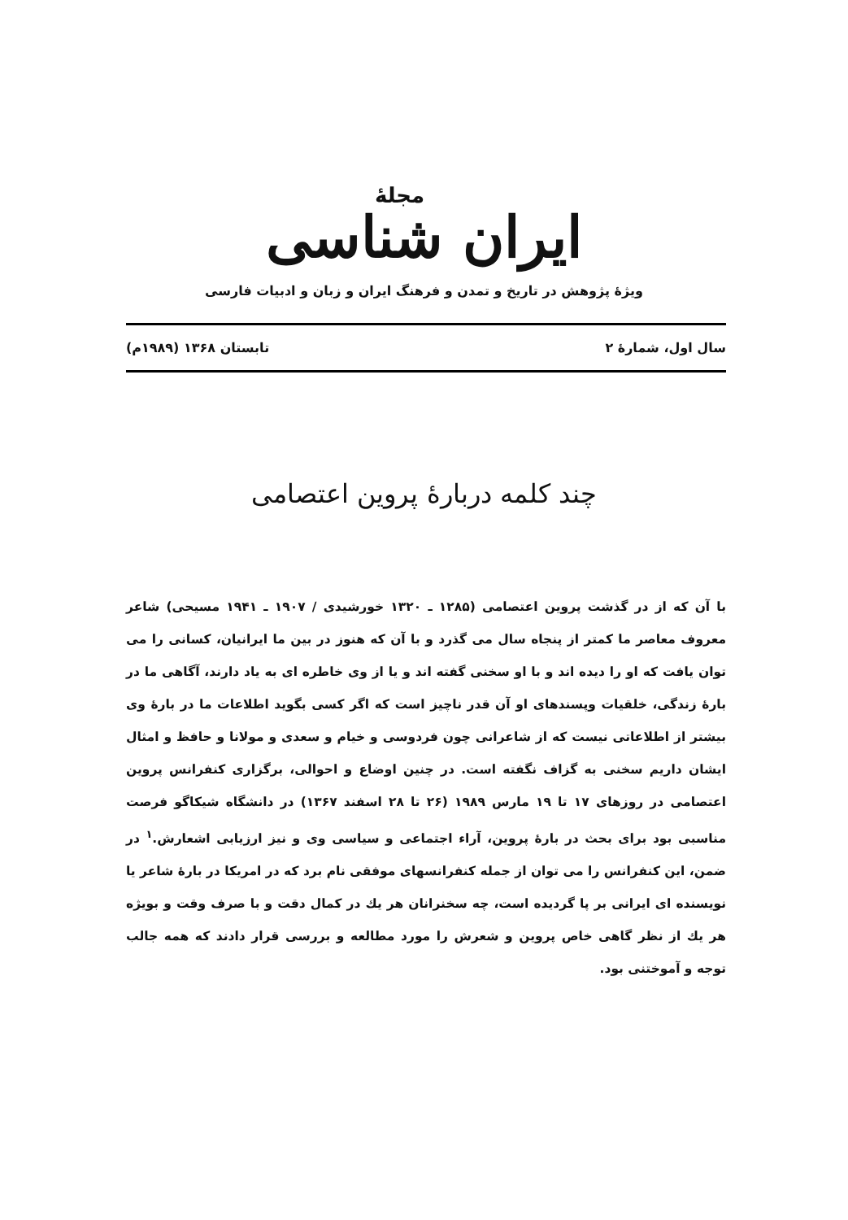مجلهٔ
ایران شناسی
ویژهٔ پژوهش در تاریخ و تمدن و فرهنگ ایران و زبان و ادبیات فارسی
سال اول، شمارهٔ ۲ تابستان ۱۳۶۸ (۱۹۸۹م)
چند کلمه دربارهٔ پروین اعتصامی
با آن که از در گذشت پروین اعتصامی (۱۲۸۵ ـ ۱۳۲۰ خورشیدی / ۱۹۰۷ ـ ۱۹۴۱ مسیحی) شاعر معروف معاصر ما کمتر از پنجاه سال می گذرد و با آن که هنوز در بین ما ایرانیان، کسانی را می توان یافت که او را دیده اند و با او سخنی گفته اند و یا از وی خاطره ای به یاد دارند، آگاهی ما در بارهٔ زندگی، خلقیات وپسندهای او آن قدر ناچیز است که اگر کسی بگوید اطلاعات ما در بارهٔ وی بیشتر از اطلاعاتی نیست که از شاعرانی چون فردوسی و خیام و سعدی و مولانا و حافظ و امثال ایشان داریم سخنی به گزاف نگفته است. در چنین اوضاع و احوالی، برگزاری کنفرانس پروین اعتصامی در روزهای ۱۷ تا ۱۹ مارس ۱۹۸۹ (۲۶ تا ۲۸ اسفند ۱۳۶۷) در دانشگاه شیکاگو فرصت مناسبی بود برای بحث در بارهٔ پروین، آراء اجتماعی و سیاسی وی و نیز ارزیابی اشعارش.<sup>۱</sup> در ضمن، این کنفرانس را می توان از جمله کنفرانسهای موفقی نام برد که در امریکا در بارهٔ شاعر یا نویسنده ای ایرانی بر پا گردیده است، چه سخنرانان هر یك در کمال دقت و با صرف وقت و بویژه هر یك از نظر گاهی خاص پروین و شعرش را مورد مطالعه و بررسی قرار دادند که همه جالب توجه و آموختنی بود.